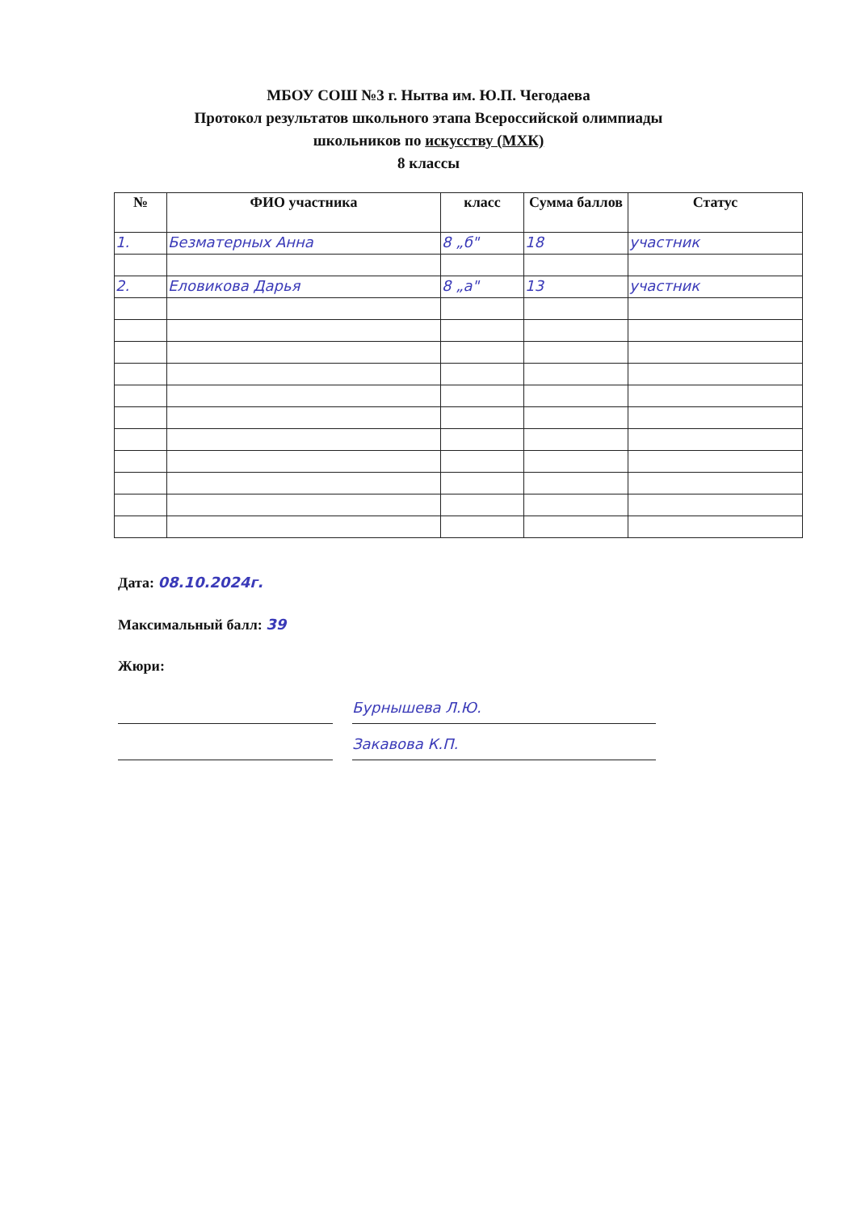МБОУ СОШ №3 г. Нытва им. Ю.П. Чегодаева
Протокол результатов школьного этапа Всероссийской олимпиады
школьников по искусству (МХК)
8 классы
| № | ФИО участника | класс | Сумма баллов | Статус |
| --- | --- | --- | --- | --- |
| 1. | Безматерных Анна | 8 „б" | 18 | участник |
| 2. | Еловикова Дарья | 8 „а" | 13 | участник |
Дата: 08.10.2024г.
Максимальный балл: 39
Жюри:
Бурнышева Л.Ю.
Закавова К.П.